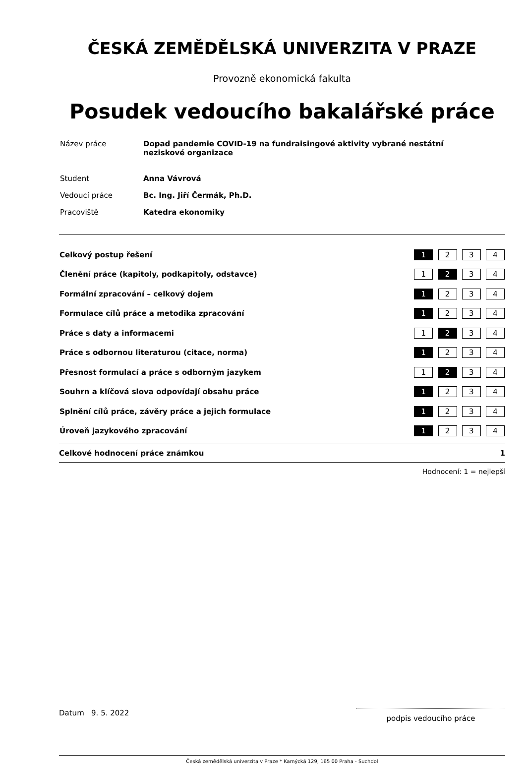ČESKÁ ZEMĚDĚLSKÁ UNIVERZITA V PRAZE
Provozně ekonomická fakulta
Posudek vedoucího bakalářské práce
| Název práce | Dopad pandemie COVID-19 na fundraisingové aktivity vybrané nestátní neziskové organizace |
| Student | Anna Vávrová |
| Vedoucí práce | Bc. Ing. Jiří Čermák, Ph.D. |
| Pracoviště | Katedra ekonomiky |
| Celkový postup řešení | 1 2 3 4 |
| Členění práce (kapitoly, podkapitoly, odstavce) | 1 2 3 4 |
| Formální zpracování – celkový dojem | 1 2 3 4 |
| Formulace cílů práce a metodika zpracování | 1 2 3 4 |
| Práce s daty a informacemi | 1 2 3 4 |
| Práce s odbornou literaturou (citace, norma) | 1 2 3 4 |
| Přesnost formulací a práce s odborným jazykem | 1 2 3 4 |
| Souhrn a klíčová slova odpovídají obsahu práce | 1 2 3 4 |
| Splnění cílů práce, závěry práce a jejich formulace | 1 2 3 4 |
| Úroveň jazykového zpracování | 1 2 3 4 |
Celkové hodnocení práce známkou 1
Hodnocení: 1 = nejlepší
Datum 9. 5. 2022 podpis vedoucího práce
Česká zemědělská univerzita v Praze * Kamýcká 129, 165 00 Praha - Suchdol